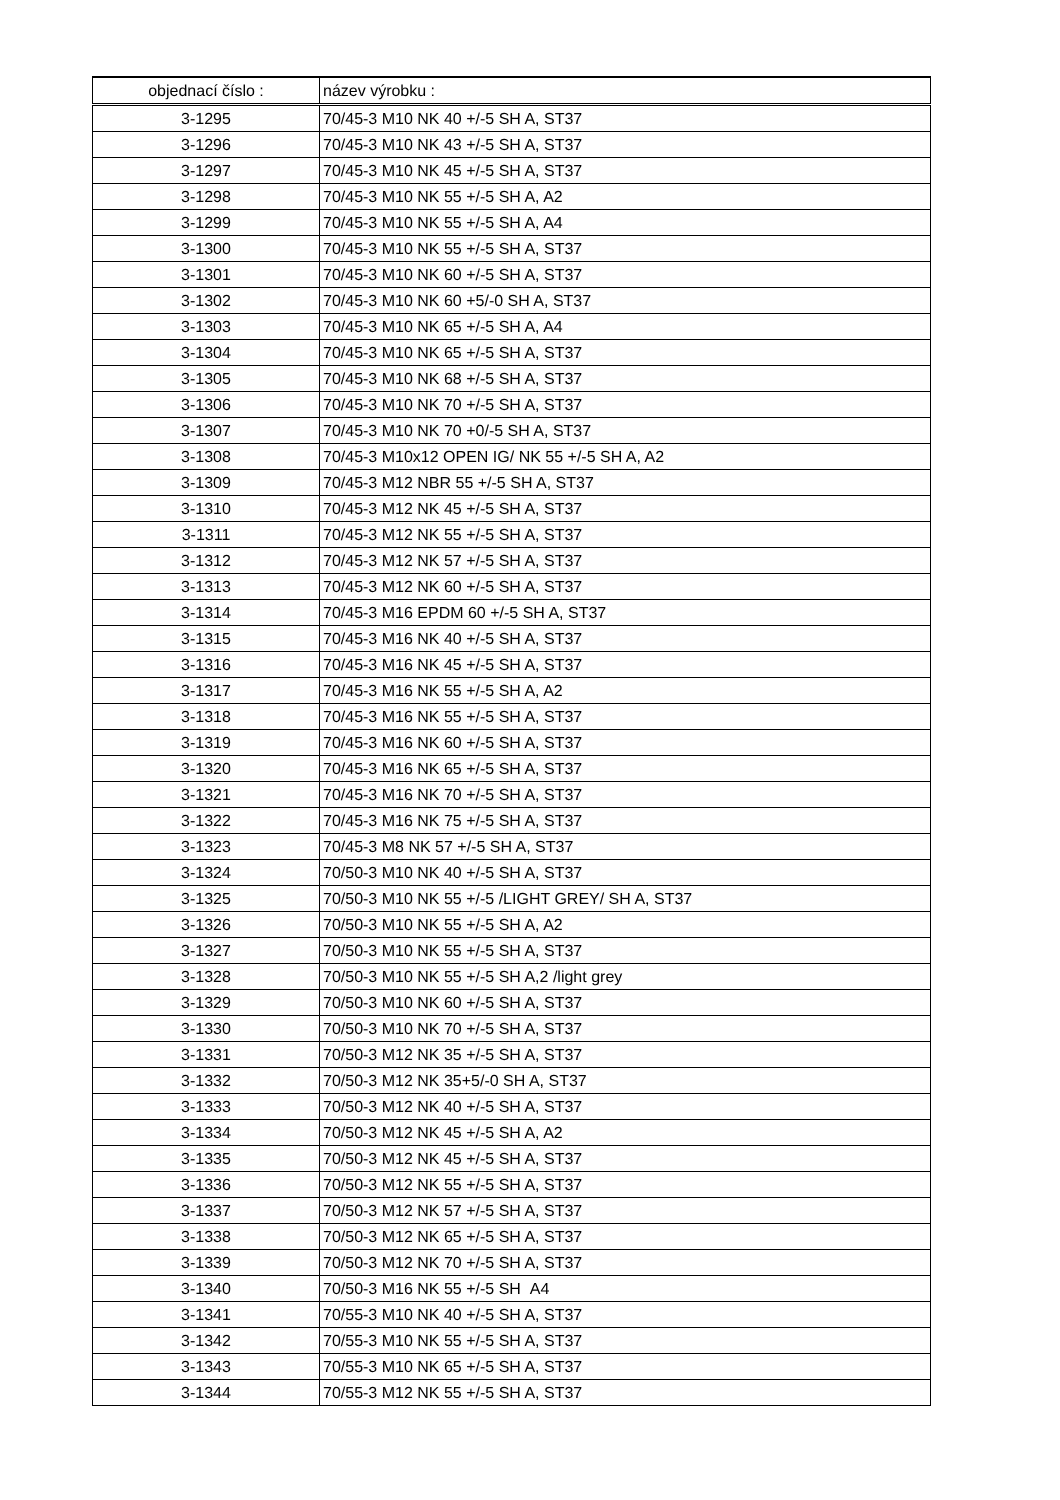| objednací číslo : | název výrobku : |
| --- | --- |
| 3-1295 | 70/45-3 M10 NK 40 +/-5 SH A, ST37 |
| 3-1296 | 70/45-3 M10 NK 43 +/-5 SH A, ST37 |
| 3-1297 | 70/45-3 M10 NK 45 +/-5 SH A, ST37 |
| 3-1298 | 70/45-3 M10 NK 55 +/-5 SH A, A2 |
| 3-1299 | 70/45-3 M10 NK 55 +/-5 SH A, A4 |
| 3-1300 | 70/45-3 M10 NK 55 +/-5 SH A, ST37 |
| 3-1301 | 70/45-3 M10 NK 60 +/-5 SH A, ST37 |
| 3-1302 | 70/45-3 M10 NK 60 +5/-0 SH A, ST37 |
| 3-1303 | 70/45-3 M10 NK 65 +/-5 SH A, A4 |
| 3-1304 | 70/45-3 M10 NK 65 +/-5 SH A, ST37 |
| 3-1305 | 70/45-3 M10 NK 68 +/-5 SH A, ST37 |
| 3-1306 | 70/45-3 M10 NK 70 +/-5 SH A, ST37 |
| 3-1307 | 70/45-3 M10 NK 70 +0/-5 SH A, ST37 |
| 3-1308 | 70/45-3 M10x12 OPEN IG/ NK 55 +/-5 SH A, A2 |
| 3-1309 | 70/45-3 M12 NBR 55 +/-5 SH A, ST37 |
| 3-1310 | 70/45-3 M12 NK 45 +/-5 SH A, ST37 |
| 3-1311 | 70/45-3 M12 NK 55 +/-5 SH A, ST37 |
| 3-1312 | 70/45-3 M12 NK 57 +/-5 SH A, ST37 |
| 3-1313 | 70/45-3 M12 NK 60 +/-5 SH A, ST37 |
| 3-1314 | 70/45-3 M16 EPDM 60 +/-5 SH A, ST37 |
| 3-1315 | 70/45-3 M16 NK 40 +/-5 SH A, ST37 |
| 3-1316 | 70/45-3 M16 NK 45 +/-5 SH A, ST37 |
| 3-1317 | 70/45-3 M16 NK 55 +/-5 SH A, A2 |
| 3-1318 | 70/45-3 M16 NK 55 +/-5 SH A, ST37 |
| 3-1319 | 70/45-3 M16 NK 60 +/-5 SH A, ST37 |
| 3-1320 | 70/45-3 M16 NK 65 +/-5 SH A, ST37 |
| 3-1321 | 70/45-3 M16 NK 70 +/-5 SH A, ST37 |
| 3-1322 | 70/45-3 M16 NK 75 +/-5 SH A, ST37 |
| 3-1323 | 70/45-3 M8 NK 57 +/-5 SH A, ST37 |
| 3-1324 | 70/50-3 M10 NK 40 +/-5 SH A, ST37 |
| 3-1325 | 70/50-3 M10 NK 55 +/-5 /LIGHT GREY/ SH A, ST37 |
| 3-1326 | 70/50-3 M10 NK 55 +/-5 SH A, A2 |
| 3-1327 | 70/50-3 M10 NK 55 +/-5 SH A, ST37 |
| 3-1328 | 70/50-3 M10 NK 55 +/-5 SH A,2 /light grey |
| 3-1329 | 70/50-3 M10 NK 60 +/-5 SH A, ST37 |
| 3-1330 | 70/50-3 M10 NK 70 +/-5 SH A, ST37 |
| 3-1331 | 70/50-3 M12 NK 35 +/-5 SH A, ST37 |
| 3-1332 | 70/50-3 M12 NK 35+5/-0 SH A, ST37 |
| 3-1333 | 70/50-3 M12 NK 40 +/-5 SH A, ST37 |
| 3-1334 | 70/50-3 M12 NK 45 +/-5 SH A, A2 |
| 3-1335 | 70/50-3 M12 NK 45 +/-5 SH A, ST37 |
| 3-1336 | 70/50-3 M12 NK 55 +/-5 SH A, ST37 |
| 3-1337 | 70/50-3 M12 NK 57 +/-5 SH A, ST37 |
| 3-1338 | 70/50-3 M12 NK 65 +/-5 SH A, ST37 |
| 3-1339 | 70/50-3 M12 NK 70 +/-5 SH A, ST37 |
| 3-1340 | 70/50-3 M16 NK 55 +/-5 SH A4 |
| 3-1341 | 70/55-3 M10 NK 40 +/-5 SH A, ST37 |
| 3-1342 | 70/55-3 M10 NK 55 +/-5 SH A, ST37 |
| 3-1343 | 70/55-3 M10 NK 65 +/-5 SH A, ST37 |
| 3-1344 | 70/55-3 M12 NK 55 +/-5 SH A, ST37 |